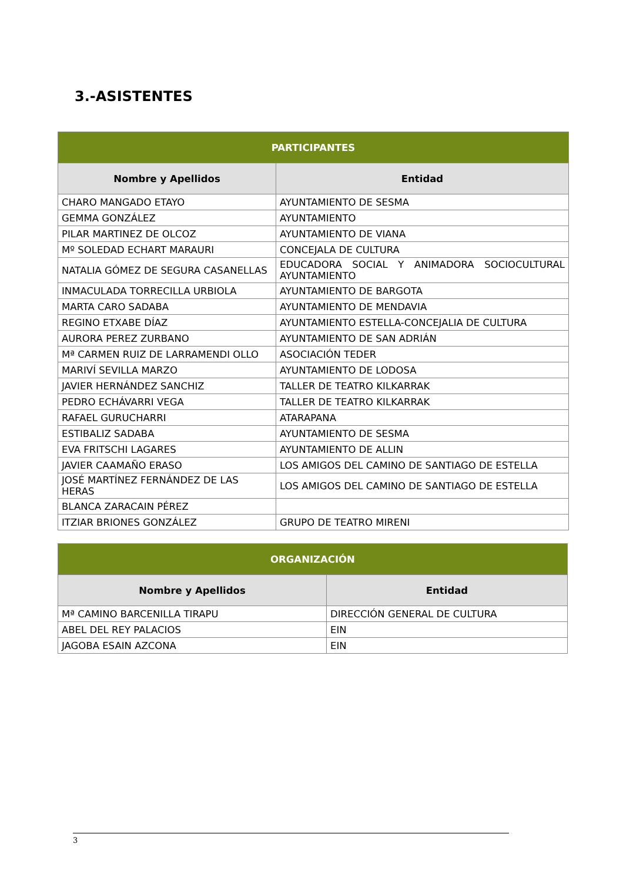3.-ASISTENTES
| PARTICIPANTES | |
| --- | --- |
| Nombre y Apellidos | Entidad |
| CHARO MANGADO ETAYO | AYUNTAMIENTO DE SESMA |
| GEMMA GONZÁLEZ | AYUNTAMIENTO |
| PILAR MARTINEZ DE OLCOZ | AYUNTAMIENTO DE VIANA |
| Mº SOLEDAD ECHART MARAURI | CONCEJALA DE CULTURA |
| NATALIA GÓMEZ DE SEGURA CASANELLAS | EDUCADORA SOCIAL Y ANIMADORA SOCIOCULTURAL AYUNTAMIENTO |
| INMACULADA TORRECILLA URBIOLA | AYUNTAMIENTO DE BARGOTA |
| MARTA CARO SADABA | AYUNTAMIENTO DE MENDAVIA |
| REGINO ETXABE DÍAZ | AYUNTAMIENTO ESTELLA-CONCEJALIA DE CULTURA |
| AURORA PEREZ ZURBANO | AYUNTAMIENTO DE SAN ADRIÁN |
| Mª CARMEN RUIZ DE LARRAMENDI OLLO | ASOCIACIÓN TEDER |
| MARIVÍ SEVILLA MARZO | AYUNTAMIENTO DE LODOSA |
| JAVIER HERNÁNDEZ SANCHIZ | TALLER DE TEATRO KILKARRAK |
| PEDRO ECHÁVARRI VEGA | TALLER DE TEATRO KILKARRAK |
| RAFAEL GURUCHARRI | ATARAPANA |
| ESTIBALIZ SADABA | AYUNTAMIENTO DE SESMA |
| EVA FRITSCHI LAGARES | AYUNTAMIENTO DE ALLIN |
| JAVIER CAAMAÑO ERASO | LOS AMIGOS DEL CAMINO DE SANTIAGO DE ESTELLA |
| JOSÉ MARTÍNEZ FERNÁNDEZ DE LAS HERAS | LOS AMIGOS DEL CAMINO DE SANTIAGO DE ESTELLA |
| BLANCA ZARACAIN PÉREZ | |
| ITZIAR BRIONES GONZÁLEZ | GRUPO DE TEATRO MIRENI |
| ORGANIZACIÓN | |
| --- | --- |
| Nombre y Apellidos | Entidad |
| Mª CAMINO BARCENILLA TIRAPU | DIRECCIÓN GENERAL DE CULTURA |
| ABEL DEL REY PALACIOS | EIN |
| JAGOBA ESAIN AZCONA | EIN |
3